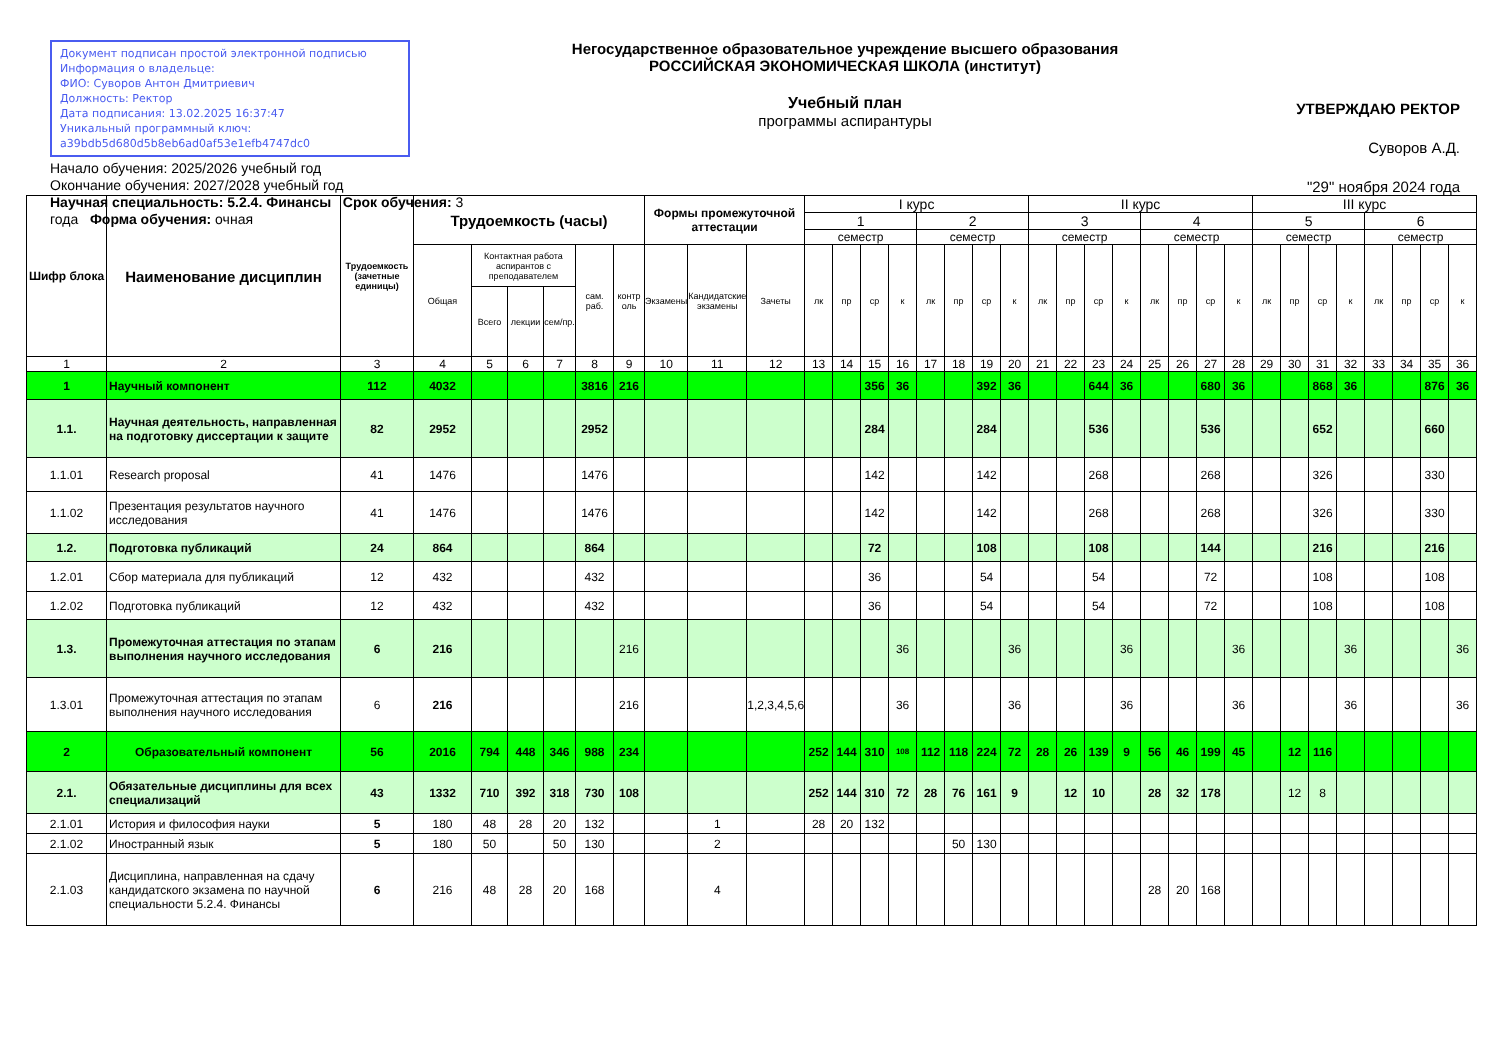Документ подписан простой электронной подписью
Информация о владельце:
ФИО: Суворов Антон Дмитриевич
Должность: Ректор
Дата подписания: 13.02.2025 16:37:47
Уникальный программный ключ:
a39bdb5d680d5b8eb6ad0af53e1efb4747dc0
Начало обучения: 2025/2026 учебный год
Окончание обучения: 2027/2028 учебный год
Научная специальность: 5.2.4. Финансы Срок обучения: 3 года Форма обучения: очная
Негосударственное образовательное учреждение высшего образования
РОССИЙСКАЯ ЭКОНОМИЧЕСКАЯ ШКОЛА (институт)
Учебный план
программы аспирантуры
УТВЕРЖДАЮ РЕКТОР
Суворов А.Д.
"29" ноября 2024 года
| Шифр блока | Наименование дисциплин | Трудоемкость (зачетные единицы) | Трудоемкость (часы) | | | | | | Формы промежуточной аттестации | | | I курс | | | | | | | | II курс | | | | | | | | III курс | | | | | | | |
| --- | --- | --- | --- | --- | --- | --- | --- | --- | --- | --- | --- | --- | --- | --- | --- | --- | --- | --- | --- | --- | --- | --- | --- | --- | --- | --- | --- | --- | --- | --- | --- | --- | --- | --- | --- |
| | | | | | | | | | | | | 1 | | | | 2 | | | | 3 | | | | 4 | | | | 5 | | | | 6 | | | |
| | | | | | | | | | | | | семестр | | | | семестр | | | | семестр | | | | семестр | | | | семестр | | | | семестр | | | |
| | | | Общая | Контактная работа аспирантов с преподавателем | | | сам. раб. | контр оль | Экзамены | Кандидатские экзамены | Зачеты | лк | пр | ср | к | лк | пр | ср | к | лк | пр | ср | к | лк | пр | ср | к | лк | пр | ср | к | лк | пр | ср | к |
| | | | | Всего | лекции | сем/пр. | | | | | | | | | | | | | | | | | | | | | | | | | | | | | |
| 1 | 2 | 3 | 4 | 5 | 6 | 7 | 8 | 9 | 10 | 11 | 12 | 13 | 14 | 15 | 16 | 17 | 18 | 19 | 20 | 21 | 22 | 23 | 24 | 25 | 26 | 27 | 28 | 29 | 30 | 31 | 32 | 33 | 34 | 35 | 36 |
| 1 | Научный компонент | 112 | 4032 | | | | 3816 | 216 | | | | | | 356 | 36 | | | 392 | 36 | | | 644 | 36 | | | 680 | 36 | | | 868 | 36 | | | 876 | 36 |
| 1.1. | Научная деятельность, направленная на подготовку диссертации к защите | 82 | 2952 | | | | 2952 | | | | | | | 284 | | | | 284 | | | | 536 | | | | 536 | | | | 652 | | | | 660 | |
| 1.1.01 | Research proposal | 41 | 1476 | | | | 1476 | | | | | | | 142 | | | | 142 | | | | 268 | | | | 268 | | | | 326 | | | | 330 | |
| 1.1.02 | Презентация результатов научного исследования | 41 | 1476 | | | | 1476 | | | | | | | 142 | | | | 142 | | | | 268 | | | | 268 | | | | 326 | | | | 330 | |
| 1.2. | Подготовка публикаций | 24 | 864 | | | | 864 | | | | | | | 72 | | | | 108 | | | | 108 | | | | 144 | | | | 216 | | | | 216 | |
| 1.2.01 | Сбор материала для публикаций | 12 | 432 | | | | 432 | | | | | | | 36 | | | | 54 | | | | 54 | | | | 72 | | | | 108 | | | | 108 | |
| 1.2.02 | Подготовка публикаций | 12 | 432 | | | | 432 | | | | | | | 36 | | | | 54 | | | | 54 | | | | 72 | | | | 108 | | | | 108 | |
| 1.3. | Промежуточная аттестация по этапам выполнения научного исследования | 6 | 216 | | | | | 216 | | | | | | | 36 | | | | 36 | | | | 36 | | | | 36 | | | | 36 | | | | 36 |
| 1.3.01 | Промежуточная аттестация по этапам выполнения научного исследования | 6 | 216 | | | | | 216 | | | 1,2,3,4,5,6 | | | | 36 | | | | 36 | | | | 36 | | | | 36 | | | | 36 | | | | 36 |
| 2 | Образовательный компонент | 56 | 2016 | 794 | 448 | 346 | 988 | 234 | | | | 252 | 144 | 310 | 108 | 112 | 118 | 224 | 72 | 28 | 26 | 139 | 9 | 56 | 46 | 199 | 45 | | 12 | 116 | | | | | |
| 2.1. | Обязательные дисциплины для всех специализаций | 43 | 1332 | 710 | 392 | 318 | 730 | 108 | | | | 252 | 144 | 310 | 72 | 28 | 76 | 161 | 9 | | 12 | 10 | | 28 | 32 | 178 | | | 12 | 8 | | | | | |
| 2.1.01 | История и философия науки | 5 | 180 | 48 | 28 | 20 | 132 | | | 1 | | 28 | 20 | 132 | | | | | | | | | | | | | | | | | | | | | |
| 2.1.02 | Иностранный язык | 5 | 180 | 50 | | 50 | 130 | | | 2 | | | | | | | 50 | 130 | | | | | | | | | | | | | | | | | |
| 2.1.03 | Дисциплина, направленная на сдачу кандидатского экзамена по научной специальности 5.2.4. Финансы | 6 | 216 | 48 | 28 | 20 | 168 | | | 4 | | | | | | | | | | | | | | 28 | 20 | 168 | | | | | | | | | |